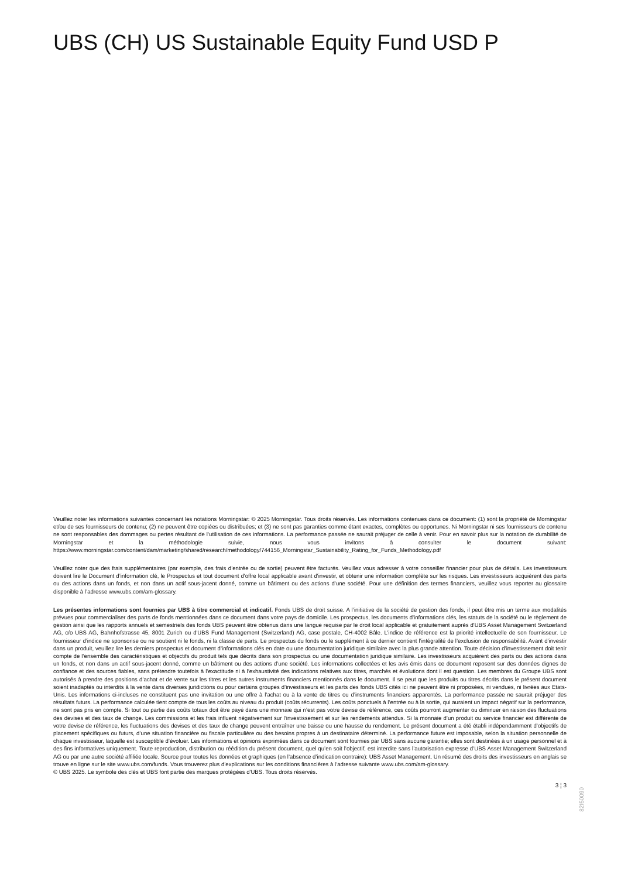UBS (CH) US Sustainable Equity Fund USD P
Veuillez noter les informations suivantes concernant les notations Morningstar: © 2025 Morningstar. Tous droits réservés. Les informations contenues dans ce document: (1) sont la propriété de Morningstar et/ou de ses fournisseurs de contenu; (2) ne peuvent être copiées ou distribuées; et (3) ne sont pas garanties comme étant exactes, complètes ou opportunes. Ni Morningstar ni ses fournisseurs de contenu ne sont responsables des dommages ou pertes résultant de l’utilisation de ces informations. La performance passée ne saurait préjuger de celle à venir. Pour en savoir plus sur la notation de durabilité de Morningstar et la méthodologie suivie, nous vous invitons à consulter le document suivant: https://www.morningstar.com/content/dam/marketing/shared/research/methodology/744156_Morningstar_Sustainability_Rating_for_Funds_Methodology.pdf
Veuillez noter que des frais supplémentaires (par exemple, des frais d’entrée ou de sortie) peuvent être facturés. Veuillez vous adresser à votre conseiller financier pour plus de détails. Les investisseurs doivent lire le Document d’information clé, le Prospectus et tout document d'offre local applicable avant d'investir, et obtenir une information complète sur les risques. Les investisseurs acquièrent des parts ou des actions dans un fonds, et non dans un actif sous-jacent donné, comme un bâtiment ou des actions d’une société. Pour une définition des termes financiers, veuillez vous reporter au glossaire disponible à l’adresse www.ubs.com/am-glossary.
Les présentes informations sont fournies par UBS à titre commercial et indicatif. Fonds UBS de droit suisse. A l’initiative de la société de gestion des fonds, il peut être mis un terme aux modalités prévues pour commercialiser des parts de fonds mentionnées dans ce document dans votre pays de domicile. Les prospectus, les documents d’informations clés, les statuts de la société ou le règlement de gestion ainsi que les rapports annuels et semestriels des fonds UBS peuvent être obtenus dans une langue requise par le droit local applicable et gratuitement auprès d'UBS Asset Management Switzerland AG, c/o UBS AG, Bahnhofstrasse 45, 8001 Zurich ou d'UBS Fund Management (Switzerland) AG, case postale, CH-4002 Bâle. L’indice de référence est la priorité intellectuelle de son fournisseur. Le fournisseur d’indice ne sponsorise ou ne soutient ni le fonds, ni la classe de parts. Le prospectus du fonds ou le supplément à ce dernier contient l’intégralité de l’exclusion de responsabilité. Avant d’investir dans un produit, veuillez lire les derniers prospectus et document d’informations clés en date ou une documentation juridique similaire avec la plus grande attention. Toute décision d’investissement doit tenir compte de l’ensemble des caractéristiques et objectifs du produit tels que décrits dans son prospectus ou une documentation juridique similaire. Les investisseurs acquièrent des parts ou des actions dans un fonds, et non dans un actif sous-jacent donné, comme un bâtiment ou des actions d’une société. Les informations collectées et les avis émis dans ce document reposent sur des données dignes de confiance et des sources fiables, sans prétendre toutefois à l’exactitude ni à l’exhaustivité des indications relatives aux titres, marchés et évolutions dont il est question. Les membres du Groupe UBS sont autorisés à prendre des positions d’achat et de vente sur les titres et les autres instruments financiers mentionnés dans le document. Il se peut que les produits ou titres décrits dans le présent document soient inadaptés ou interdits à la vente dans diverses juridictions ou pour certains groupes d’investisseurs et les parts des fonds UBS cités ici ne peuvent être ni proposées, ni vendues, ni livrées aux Etats-Unis. Les informations ci-incluses ne constituent pas une invitation ou une offre à l’achat ou à la vente de titres ou d’instruments financiers apparentés. La performance passée ne saurait préjuger des résultats futurs. La performance calculée tient compte de tous les coûts au niveau du produit (coûts récurrents). Les coûts ponctuels à l’entrée ou à la sortie, qui auraient un impact négatif sur la performance, ne sont pas pris en compte. Si tout ou partie des coûts totaux doit être payé dans une monnaie qui n’est pas votre devise de référence, ces coûts pourront augmenter ou diminuer en raison des fluctuations des devises et des taux de change. Les commissions et les frais influent négativement sur l’investissement et sur les rendements attendus. Si la monnaie d’un produit ou service financier est différente de votre devise de référence, les fluctuations des devises et des taux de change peuvent entraîner une baisse ou une hausse du rendement. Le présent document a été établi indépendamment d’objectifs de placement spécifiques ou futurs, d’une situation financière ou fiscale particulière ou des besoins propres à un destinataire déterminé. La performance future est imposable, selon la situation personnelle de chaque investisseur, laquelle est susceptible d’évoluer. Les informations et opinions exprimées dans ce document sont fournies par UBS sans aucune garantie; elles sont destinées à un usage personnel et à des fins informatives uniquement. Toute reproduction, distribution ou réédition du présent document, quel qu’en soit l’objectif, est interdite sans l’autorisation expresse d’UBS Asset Management Switzerland AG ou par une autre société affiliée locale. Source pour toutes les données et graphiques (en l’absence d’indication contraire): UBS Asset Management. Un résumé des droits des investisseurs en anglais se trouve en ligne sur le site www.ubs.com/funds. Vous trouverez plus d’explications sur les conditions financières à l’adresse suivante www.ubs.com/am-glossary.
© UBS 2025. Le symbole des clés et UBS font partie des marques protégées d'UBS. Tous droits réservés.
3 ¦ 3
82I50090